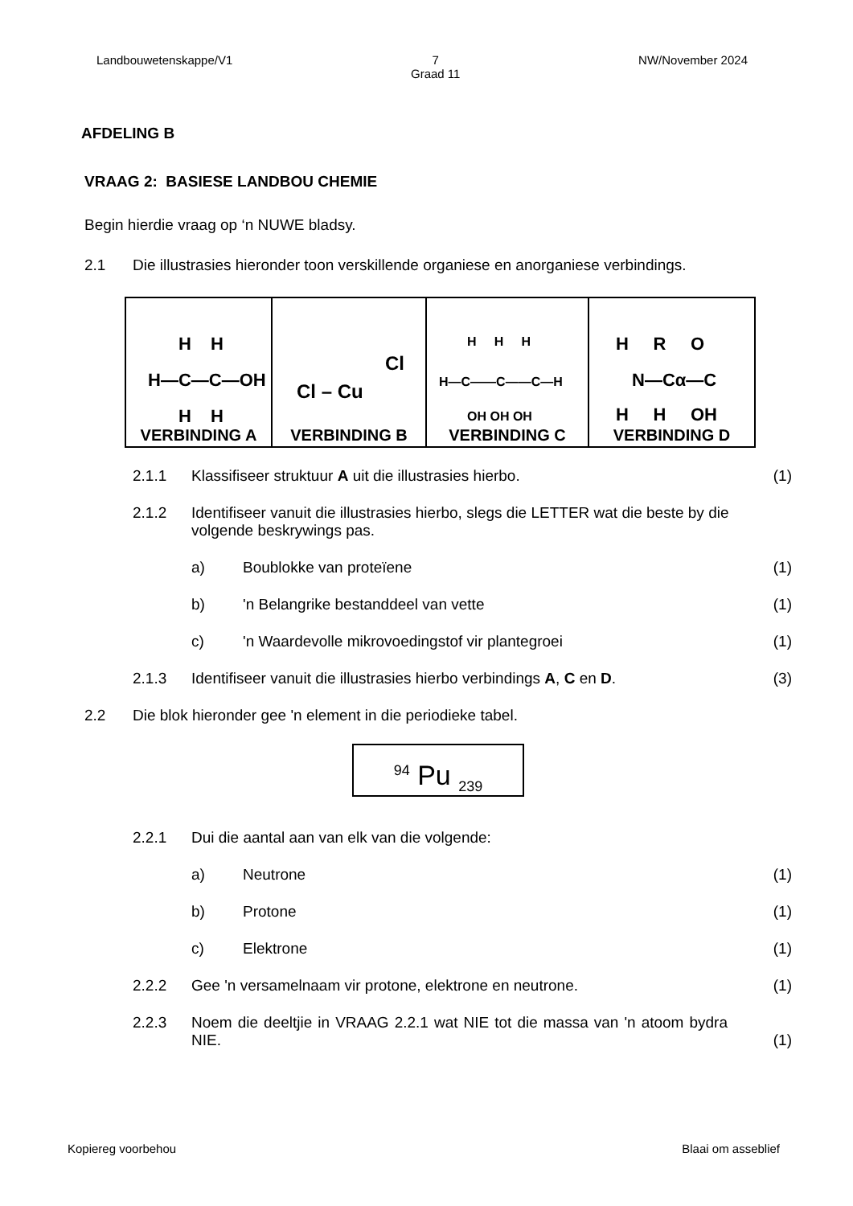Landbouwetenskappe/V1 7
Graad 11 NW/November 2024
AFDELING B
VRAAG 2: BASIESE LANDBOU CHEMIE
Begin hierdie vraag op ‘n NUWE bladsy.
2.1 Die illustrasies hieronder toon verskillende organiese en anorganiese verbindings.
| H H H—C—C—OH H H VERBINDING A | Cl – Cu Cl VERBINDING B | H H H H—C——C——C—H OH OH OH VERBINDING C | H R O N—Cα—C H H OH VERBINDING D |
2.1.1 Klassifiseer struktuur A uit die illustrasies hierbo. (1)
2.1.2 Identifiseer vanuit die illustrasies hierbo, slegs die LETTER wat die beste by die volgende beskrywings pas.
a) Boublokke van proteïene (1)
b) 'n Belangrike bestanddeel van vette (1)
c) 'n Waardevolle mikrovoedingstof vir plantegroei (1)
2.1.3 Identifiseer vanuit die illustrasies hierbo verbindings A, C en D. (3)
2.2 Die blok hieronder gee 'n element in die periodieke tabel.
<sup>94</sup> Pu <sub>239</sub>
2.2.1 Dui die aantal aan van elk van die volgende:
a) Neutrone (1)
b) Protone (1)
c) Elektrone (1)
2.2.2 Gee 'n versamelnaam vir protone, elektrone en neutrone. (1)
2.2.3 Noem die deeltjie in VRAAG 2.2.1 wat NIE tot die massa van 'n atoom bydra NIE. (1)
Kopiereg voorbehou Blaai om asseblief